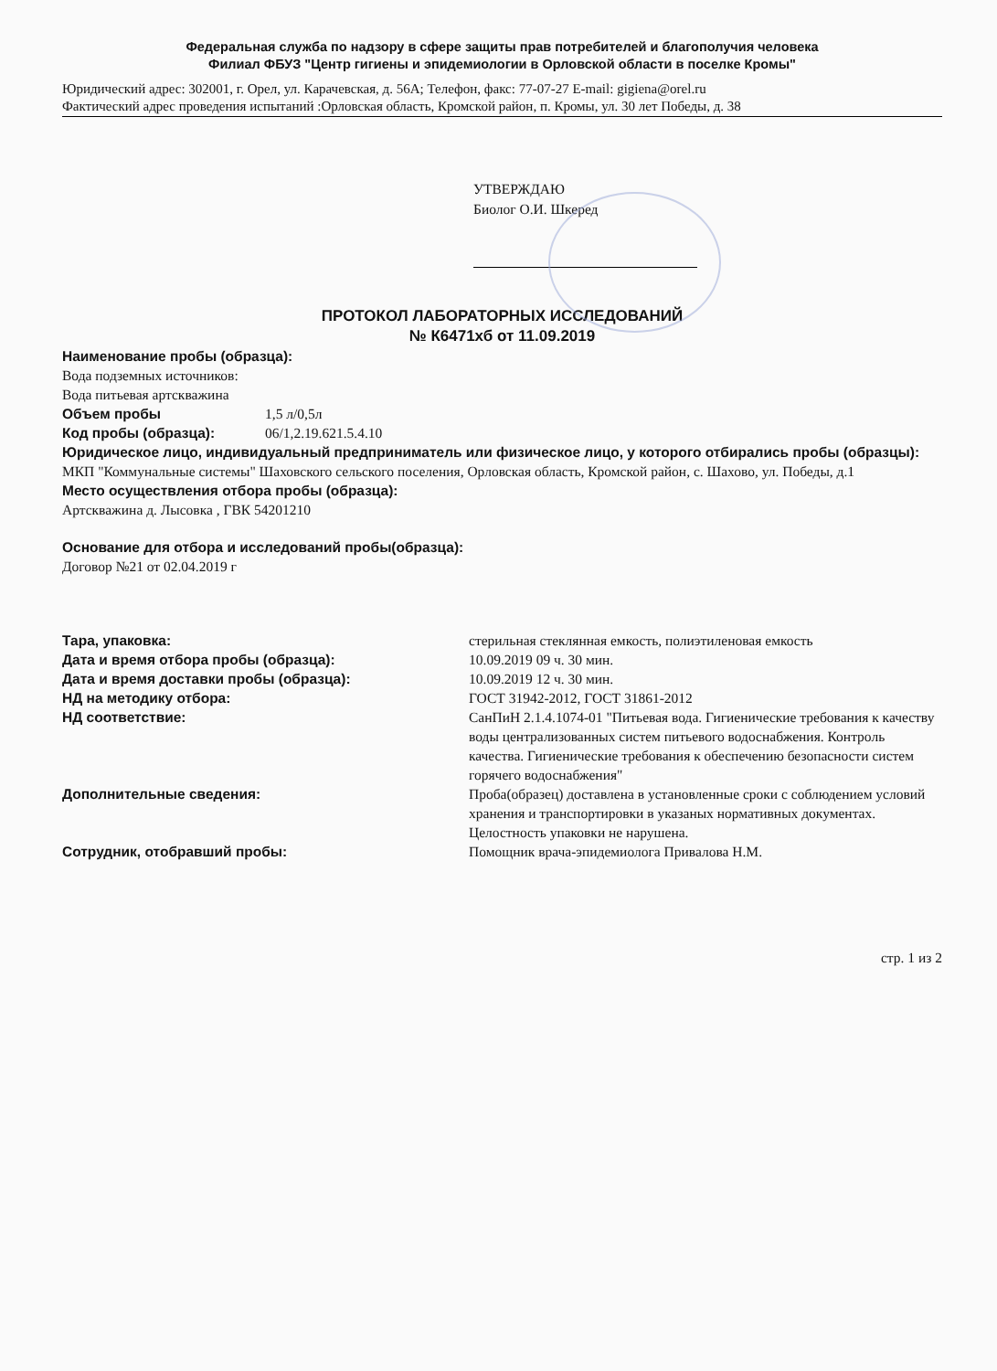Федеральная служба по надзору в сфере защиты прав потребителей и благополучия человека
Филиал ФБУЗ "Центр гигиены и эпидемиологии в Орловской области в поселке Кромы"
Юридический адрес: 302001, г. Орел, ул. Карачевская, д. 56А; Телефон, факс: 77-07-27 E-mail: gigiena@orel.ru
Фактический адрес проведения испытаний :Орловская область, Кромской район, п. Кромы, ул. 30 лет Победы, д. 38
УТВЕРЖДАЮ
Биолог О.И. Шкеред
ПРОТОКОЛ ЛАБОРАТОРНЫХ ИССЛЕДОВАНИЙ
№ К6471хб от 11.09.2019
Наименование пробы (образца):
Вода подземных источников:
Вода питьевая артскважина
Объем пробы 1,5 л/0,5л
Код пробы (образца): 06/1,2.19.621.5.4.10
Юридическое лицо, индивидуальный предприниматель или физическое лицо, у которого отбирались пробы (образцы):
МКП "Коммунальные системы" Шаховского сельского поселения, Орловская область, Кромской район, с. Шахово, ул. Победы, д.1
Место осуществления отбора пробы (образца):
Артскважина д. Лысовка , ГВК 54201210
Основание для отбора и исследований пробы(образца):
Договор №21 от 02.04.2019 г
Тара, упаковка: стерильная стеклянная емкость, полиэтиленовая емкость
Дата и время отбора пробы (образца): 10.09.2019 09 ч. 30 мин.
Дата и время доставки пробы (образца): 10.09.2019 12 ч. 30 мин.
НД на методику отбора: ГОСТ 31942-2012, ГОСТ 31861-2012
НД соответствие: СанПиН 2.1.4.1074-01 "Питьевая вода. Гигиенические требования к качеству воды централизованных систем питьевого водоснабжения. Контроль качества. Гигиенические требования к обеспечению безопасности систем горячего водоснабжения"
Дополнительные сведения: Проба(образец) доставлена в установленные сроки с соблюдением условий хранения и транспортировки в указаных нормативных документах. Целостность упаковки не нарушена.
Сотрудник, отобравший пробы: Помощник врача-эпидемиолога Привалова Н.М.
стр. 1 из 2